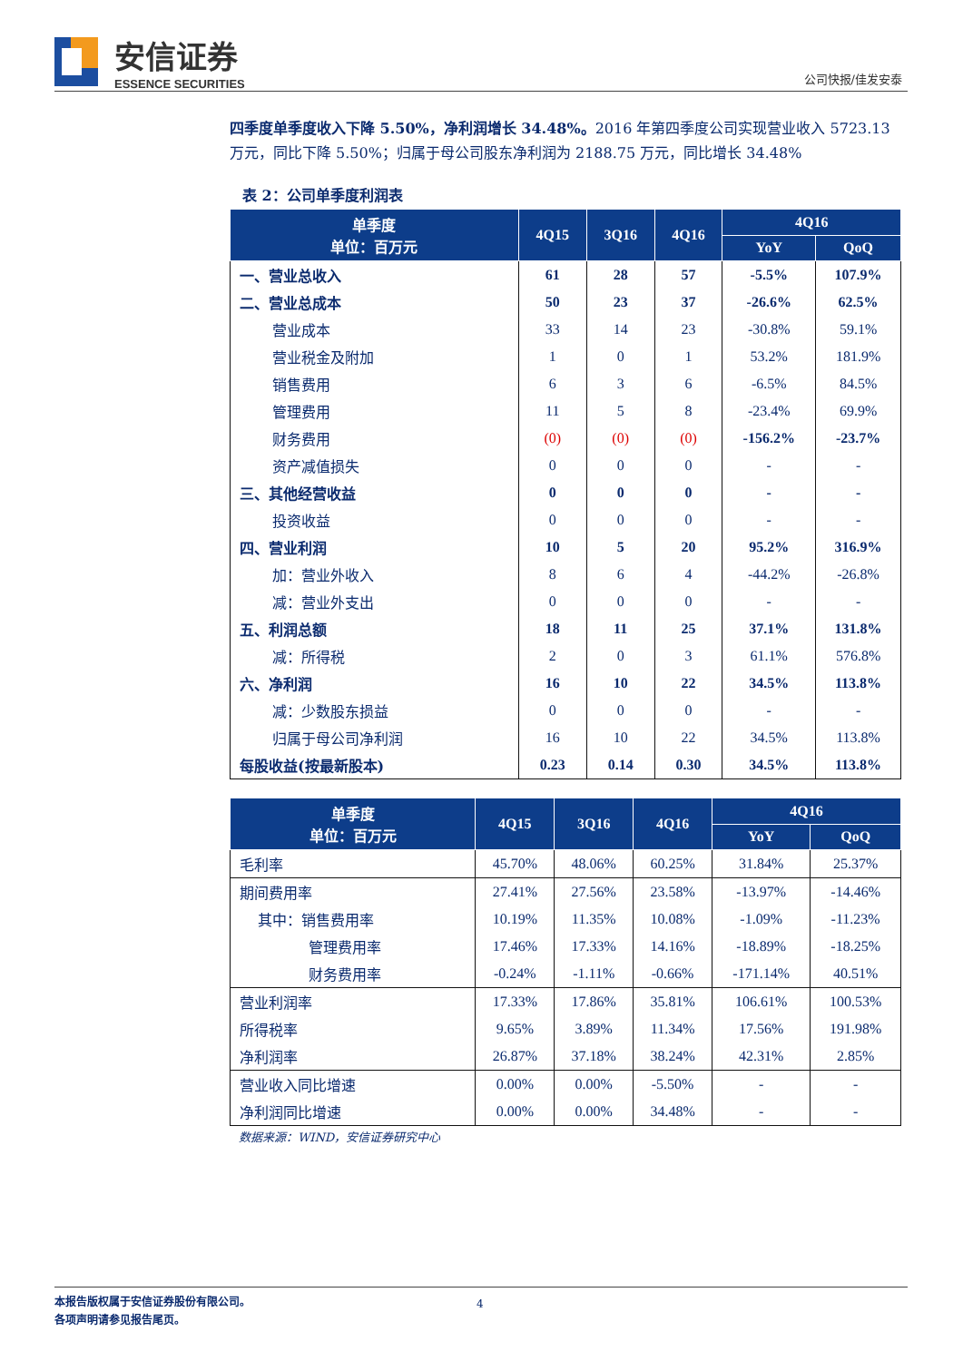安信证券
ESSENCE SECURITIES
公司快报/佳发安泰
四季度单季度收入下降 5.50%，净利润增长 34.48%。2016 年第四季度公司实现营业收入 5723.13 万元，同比下降 5.50%；归属于母公司股东净利润为 2188.75 万元，同比增长 34.48%
表 2：公司单季度利润表
| 单季度 单位：百万元 | 4Q15 | 3Q16 | 4Q16 | 4Q16 | |
| --- | --- | --- | --- | --- | --- |
| | | | | YoY | QoQ |
| 一、营业总收入 | 61 | 28 | 57 | -5.5% | 107.9% |
| 二、营业总成本 | 50 | 23 | 37 | -26.6% | 62.5% |
| 营业成本 | 33 | 14 | 23 | -30.8% | 59.1% |
| 营业税金及附加 | 1 | 0 | 1 | 53.2% | 181.9% |
| 销售费用 | 6 | 3 | 6 | -6.5% | 84.5% |
| 管理费用 | 11 | 5 | 8 | -23.4% | 69.9% |
| 财务费用 | (0) | (0) | (0) | -156.2% | -23.7% |
| 资产减值损失 | 0 | 0 | 0 | - | - |
| 三、其他经营收益 | 0 | 0 | 0 | - | - |
| 投资收益 | 0 | 0 | 0 | - | - |
| 四、营业利润 | 10 | 5 | 20 | 95.2% | 316.9% |
| 加：营业外收入 | 8 | 6 | 4 | -44.2% | -26.8% |
| 减：营业外支出 | 0 | 0 | 0 | - | - |
| 五、利润总额 | 18 | 11 | 25 | 37.1% | 131.8% |
| 减：所得税 | 2 | 0 | 3 | 61.1% | 576.8% |
| 六、净利润 | 16 | 10 | 22 | 34.5% | 113.8% |
| 减：少数股东损益 | 0 | 0 | 0 | - | - |
| 归属于母公司净利润 | 16 | 10 | 22 | 34.5% | 113.8% |
| 每股收益(按最新股本) | 0.23 | 0.14 | 0.30 | 34.5% | 113.8% |
| 单季度 单位：百万元 | 4Q15 | 3Q16 | 4Q16 | 4Q16 | |
| --- | --- | --- | --- | --- | --- |
| | | | | YoY | QoQ |
| 毛利率 | 45.70% | 48.06% | 60.25% | 31.84% | 25.37% |
| 期间费用率 | 27.41% | 27.56% | 23.58% | -13.97% | -14.46% |
| 其中：销售费用率 | 10.19% | 11.35% | 10.08% | -1.09% | -11.23% |
| 管理费用率 | 17.46% | 17.33% | 14.16% | -18.89% | -18.25% |
| 财务费用率 | -0.24% | -1.11% | -0.66% | -171.14% | 40.51% |
| 营业利润率 | 17.33% | 17.86% | 35.81% | 106.61% | 100.53% |
| 所得税率 | 9.65% | 3.89% | 11.34% | 17.56% | 191.98% |
| 净利润率 | 26.87% | 37.18% | 38.24% | 42.31% | 2.85% |
| 营业收入同比增速 | 0.00% | 0.00% | -5.50% | - | - |
| 净利润同比增速 | 0.00% | 0.00% | 34.48% | - | - |
数据来源：WIND，安信证券研究中心
本报告版权属于安信证券股份有限公司。
各项声明请参见报告尾页。
4